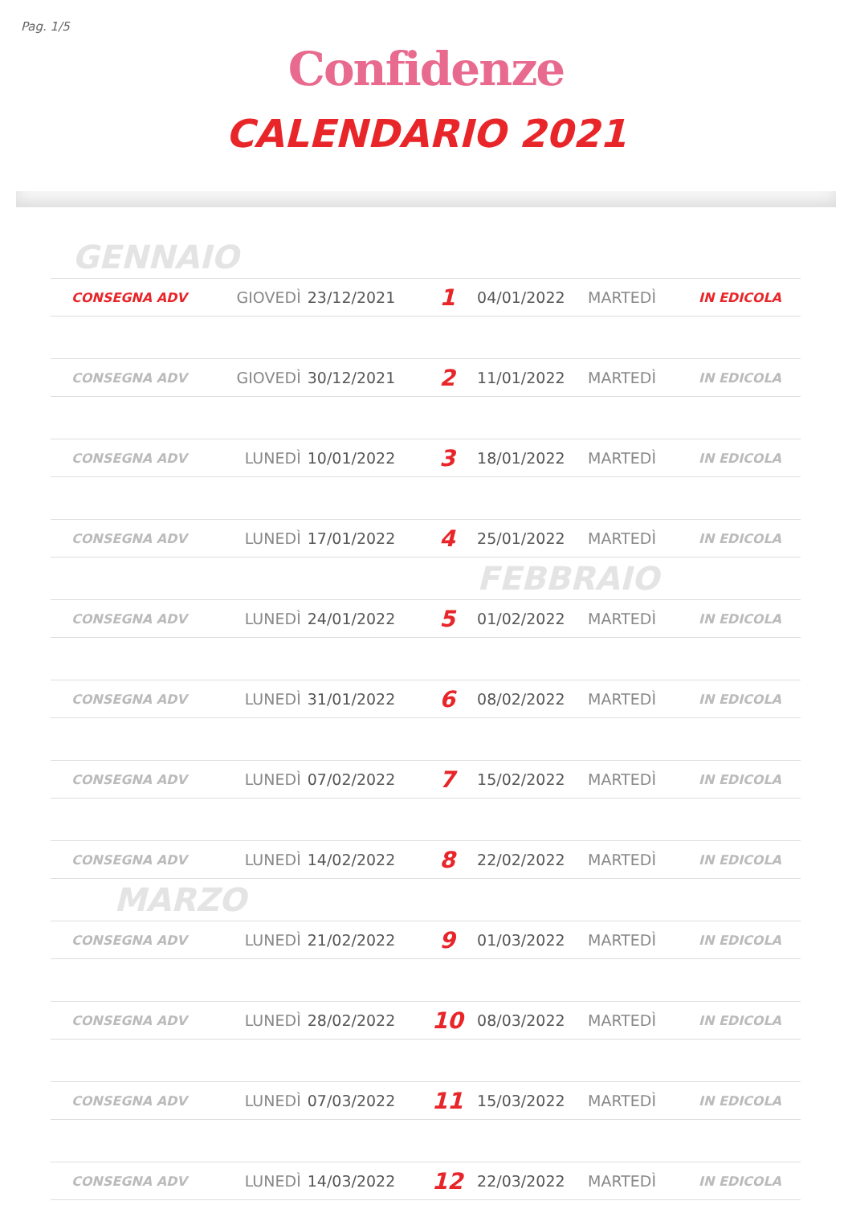Pag. 1/5
Confidenze
CALENDARIO 2021
| GENNAIO | | | | | | |
| CONSEGNA ADV | GIOVEDÌ | 23/12/2021 | 1 | 04/01/2022 | MARTEDÌ | IN EDICOLA |
| CONSEGNA ADV | GIOVEDÌ | 30/12/2021 | 2 | 11/01/2022 | MARTEDÌ | IN EDICOLA |
| CONSEGNA ADV | LUNEDÌ | 10/01/2022 | 3 | 18/01/2022 | MARTEDÌ | IN EDICOLA |
| CONSEGNA ADV | LUNEDÌ | 17/01/2022 | 4 | 25/01/2022 | MARTEDÌ | IN EDICOLA |
| | | | | FEBBRAIO | | |
| CONSEGNA ADV | LUNEDÌ | 24/01/2022 | 5 | 01/02/2022 | MARTEDÌ | IN EDICOLA |
| CONSEGNA ADV | LUNEDÌ | 31/01/2022 | 6 | 08/02/2022 | MARTEDÌ | IN EDICOLA |
| CONSEGNA ADV | LUNEDÌ | 07/02/2022 | 7 | 15/02/2022 | MARTEDÌ | IN EDICOLA |
| CONSEGNA ADV | LUNEDÌ | 14/02/2022 | 8 | 22/02/2022 | MARTEDÌ | IN EDICOLA |
| MARZO | | | | | | |
| CONSEGNA ADV | LUNEDÌ | 21/02/2022 | 9 | 01/03/2022 | MARTEDÌ | IN EDICOLA |
| CONSEGNA ADV | LUNEDÌ | 28/02/2022 | 10 | 08/03/2022 | MARTEDÌ | IN EDICOLA |
| CONSEGNA ADV | LUNEDÌ | 07/03/2022 | 11 | 15/03/2022 | MARTEDÌ | IN EDICOLA |
| CONSEGNA ADV | LUNEDÌ | 14/03/2022 | 12 | 22/03/2022 | MARTEDÌ | IN EDICOLA |